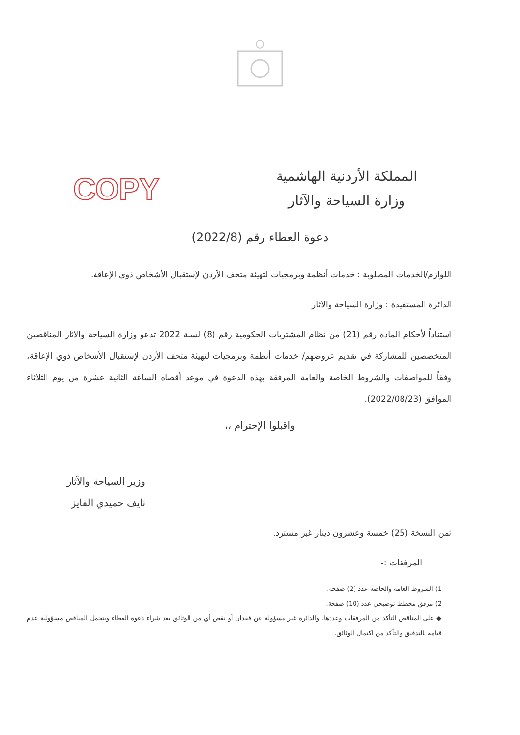المملكة الأردنية الهاشمية
وزارة السياحة والآثار
COPY
دعوة العطاء رقم (2022/8)
اللوازم/الخدمات المطلوبة : خدمات أنظمة وبرمجيات لتهيئة متحف الأردن لإستقبال الأشخاص ذوي الإعاقة.
الدائرة المستفيدة : وزارة السياحة والاثار
استناداً لأحكام المادة رقم (21) من نظام المشتريات الحكومية رقم (8) لسنة 2022 تدعو وزارة السياحة والاثار المناقصين المتخصصين للمشاركة في تقديم عروضهم/ خدمات أنظمة وبرمجيات لتهيئة متحف الأردن لإستقبال الأشخاص ذوي الإعاقة، وفقاً للمواصفات والشروط الخاصة والعامة المرفقة بهذه الدعوة في موعد أقصاه الساعة الثانية عشرة من يوم الثلاثاء الموافق (2022/08/23).
واقبلوا الإحترام ،،
وزير السياحة والآثار
نايف حميدي الفايز
ثمن النسخة (25) خمسة وعشرون دينار غير مسترد.
المرفقات :-
1) الشروط العامة والخاصة عدد (2) صفحة.
2) مرفق مخطط توضيحي عدد (10) صفحة.
◆ على المناقص التأكد من المرفقات وعددها، والدائرة غير مسؤولة عن فقدان أو نقص أي من الوثائق بعد شراء دعوة العطاء ويتحمل المناقص مسؤولية عدم قيامه بالتدقيق والتأكد من اكتمال الوثائق.